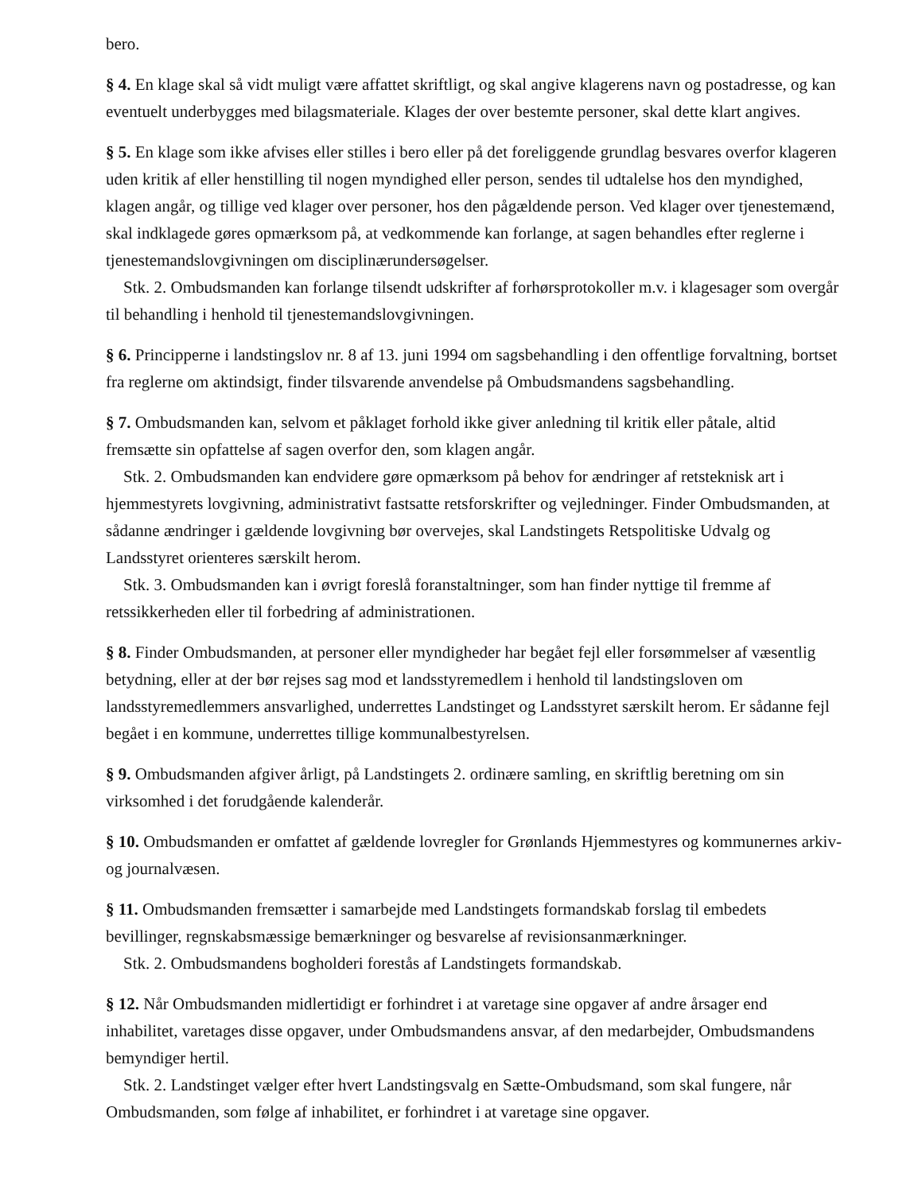bero.
§ 4. En klage skal så vidt muligt være affattet skriftligt, og skal angive klagerens navn og postadresse, og kan eventuelt underbygges med bilagsmateriale. Klages der over bestemte personer, skal dette klart angives.
§ 5. En klage som ikke afvises eller stilles i bero eller på det foreliggende grundlag besvares overfor klageren uden kritik af eller henstilling til nogen myndighed eller person, sendes til udtalelse hos den myndighed, klagen angår, og tillige ved klager over personer, hos den pågældende person. Ved klager over tjenestemænd, skal indklagede gøres opmærksom på, at vedkommende kan forlange, at sagen behandles efter reglerne i tjenestemandslovgivningen om disciplinærundersøgelser.
Stk. 2. Ombudsmanden kan forlange tilsendt udskrifter af forhørsprotokoller m.v. i klagesager som overgår til behandling i henhold til tjenestemandslovgivningen.
§ 6. Principperne i landstingslov nr. 8 af 13. juni 1994 om sagsbehandling i den offentlige forvaltning, bortset fra reglerne om aktindsigt, finder tilsvarende anvendelse på Ombudsmandens sagsbehandling.
§ 7. Ombudsmanden kan, selvom et påklaget forhold ikke giver anledning til kritik eller påtale, altid fremsætte sin opfattelse af sagen overfor den, som klagen angår.
Stk. 2. Ombudsmanden kan endvidere gøre opmærksom på behov for ændringer af retsteknisk art i hjemmestyrets lovgivning, administrativt fastsatte retsforskrifter og vejledninger. Finder Ombudsmanden, at sådanne ændringer i gældende lovgivning bør overvejes, skal Landstingets Retspolitiske Udvalg og Landsstyret orienteres særskilt herom.
Stk. 3. Ombudsmanden kan i øvrigt foreslå foranstaltninger, som han finder nyttige til fremme af retssikkerheden eller til forbedring af administrationen.
§ 8. Finder Ombudsmanden, at personer eller myndigheder har begået fejl eller forsømmelser af væsentlig betydning, eller at der bør rejses sag mod et landsstyremedlem i henhold til landstingsloven om landsstyremedlemmers ansvarlighed, underrettes Landstinget og Landsstyret særskilt herom. Er sådanne fejl begået i en kommune, underrettes tillige kommunalbestyrelsen.
§ 9. Ombudsmanden afgiver årligt, på Landstingets 2. ordinære samling, en skriftlig beretning om sin virksomhed i det forudgående kalenderår.
§ 10. Ombudsmanden er omfattet af gældende lovregler for Grønlands Hjemmestyres og kommunernes arkiv- og journalvæsen.
§ 11. Ombudsmanden fremsætter i samarbejde med Landstingets formandskab forslag til embedets bevillinger, regnskabsmæssige bemærkninger og besvarelse af revisionsanmærkninger.
Stk. 2. Ombudsmandens bogholderi forestås af Landstingets formandskab.
§ 12. Når Ombudsmanden midlertidigt er forhindret i at varetage sine opgaver af andre årsager end inhabilitet, varetages disse opgaver, under Ombudsmandens ansvar, af den medarbejder, Ombudsmandens bemyndiger hertil.
Stk. 2. Landstinget vælger efter hvert Landstingsvalg en Sætte-Ombudsmand, som skal fungere, når Ombudsmanden, som følge af inhabilitet, er forhindret i at varetage sine opgaver.